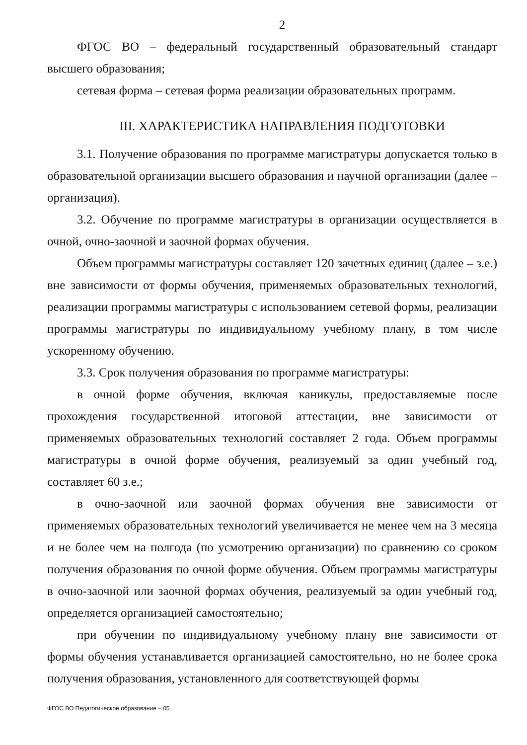2
ФГОС ВО – федеральный государственный образовательный стандарт высшего образования;
сетевая форма – сетевая форма реализации образовательных программ.
III. ХАРАКТЕРИСТИКА НАПРАВЛЕНИЯ ПОДГОТОВКИ
3.1. Получение образования по программе магистратуры допускается только в образовательной организации высшего образования и научной организации (далее – организация).
3.2. Обучение по программе магистратуры в организации осуществляется в очной, очно-заочной и заочной формах обучения.
Объем программы магистратуры составляет 120 зачетных единиц (далее – з.е.) вне зависимости от формы обучения, применяемых образовательных технологий, реализации программы магистратуры с использованием сетевой формы, реализации программы магистратуры по индивидуальному учебному плану, в том числе ускоренному обучению.
3.3. Срок получения образования по программе магистратуры:
в очной форме обучения, включая каникулы, предоставляемые после прохождения государственной итоговой аттестации, вне зависимости от применяемых образовательных технологий составляет 2 года. Объем программы магистратуры в очной форме обучения, реализуемый за один учебный год, составляет 60 з.е.;
в очно-заочной или заочной формах обучения вне зависимости от применяемых образовательных технологий увеличивается не менее чем на 3 месяца и не более чем на полгода (по усмотрению организации) по сравнению со сроком получения образования по очной форме обучения. Объем программы магистратуры в очно-заочной или заочной формах обучения, реализуемый за один учебный год, определяется организацией самостоятельно;
при обучении по индивидуальному учебному плану вне зависимости от формы обучения устанавливается организацией самостоятельно, но не более срока получения образования, установленного для соответствующей формы
ФГОС ВО Педагогическое образование – 05